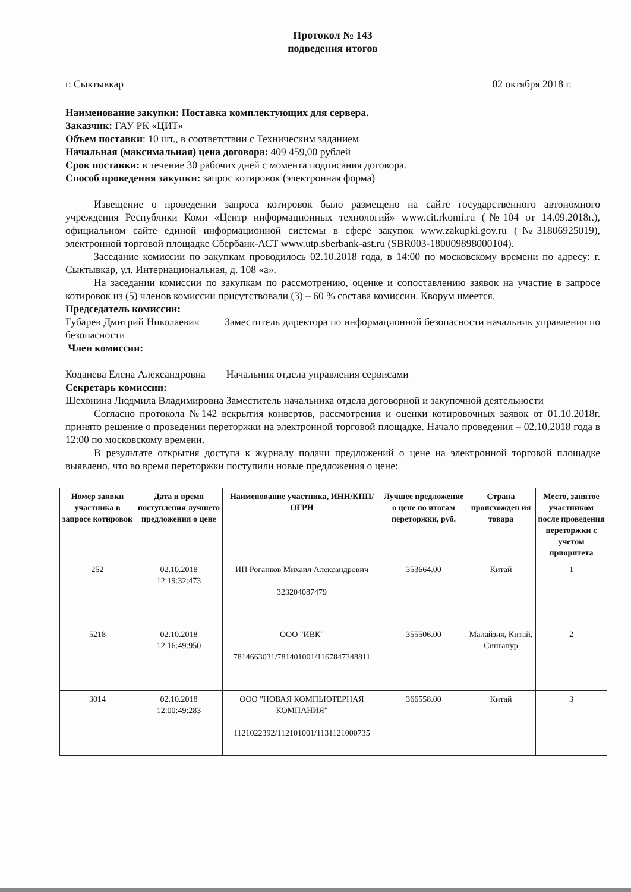Протокол № 143
подведения итогов
г. Сыктывкар 02 октября 2018 г.
Наименование закупки: Поставка комплектующих для сервера.
Заказчик: ГАУ РК «ЦИТ»
Объем поставки: 10 шт., в соответствии с Техническим заданием
Начальная (максимальная) цена договора: 409 459,00 рублей
Срок поставки: в течение 30 рабочих дней с момента подписания договора.
Способ проведения закупки: запрос котировок (электронная форма)
Извещение о проведении запроса котировок было размещено на сайте государственного автономного учреждения Республики Коми «Центр информационных технологий» www.cit.rkomi.ru (№104 от 14.09.2018г.), официальном сайте единой информационной системы в сфере закупок www.zakupki.gov.ru (№31806925019), электронной торговой площадке Сбербанк-АСТ www.utp.sberbank-ast.ru (SBR003-180009898000104).
Заседание комиссии по закупкам проводилось 02.10.2018 года, в 14:00 по московскому времени по адресу: г. Сыктывкар, ул. Интернациональная, д. 108 «а».
На заседании комиссии по закупкам по рассмотрению, оценке и сопоставлению заявок на участие в запросе котировок из (5) членов комиссии присутствовали (3) – 60 % состава комиссии. Кворум имеется.
Председатель комиссии:
Губарев Дмитрий Николаевич Заместитель директора по информационной безопасности начальник управления по безопасности
Член комиссии:
Коданева Елена Александровна Начальник отдела управления сервисами
Секретарь комиссии:
Шехонина Людмила Владимировна Заместитель начальника отдела договорной и закупочной деятельности
Согласно протокола №142 вскрытия конвертов, рассмотрения и оценки котировочных заявок от 01.10.2018г. принято решение о проведении переторжки на электронной торговой площадке. Начало проведения – 02.10.2018 года в 12:00 по московскому времени.
В результате открытия доступа к журналу подачи предложений о цене на электронной торговой площадке выявлено, что во время переторжки поступили новые предложения о цене:
| Номер заявки участника в запросе котировок | Дата и время поступления лучшего предложения о цене | Наименование участника, ИНН/КПП/ОГРН | Лучшее предложение о цене по итогам переторжки, руб. | Страна происхожден ия товара | Место, занятое участником после проведения переторжки с учетом приоритета |
| --- | --- | --- | --- | --- | --- |
| 252 | 02.10.2018 12:19:32:473 | ИП Роганков Михаил Александрович 323204087479 | 353664.00 | Китай | 1 |
| 5218 | 02.10.2018 12:16:49:950 | ООО "ИВК" 7814663031/781401001/1167847348811 | 355506.00 | Малайзия, Китай, Сингапур | 2 |
| 3014 | 02.10.2018 12:00:49:283 | ООО "НОВАЯ КОМПЬЮТЕРНАЯ КОМПАНИЯ" 1121022392/112101001/1131121000735 | 366558.00 | Китай | 3 |